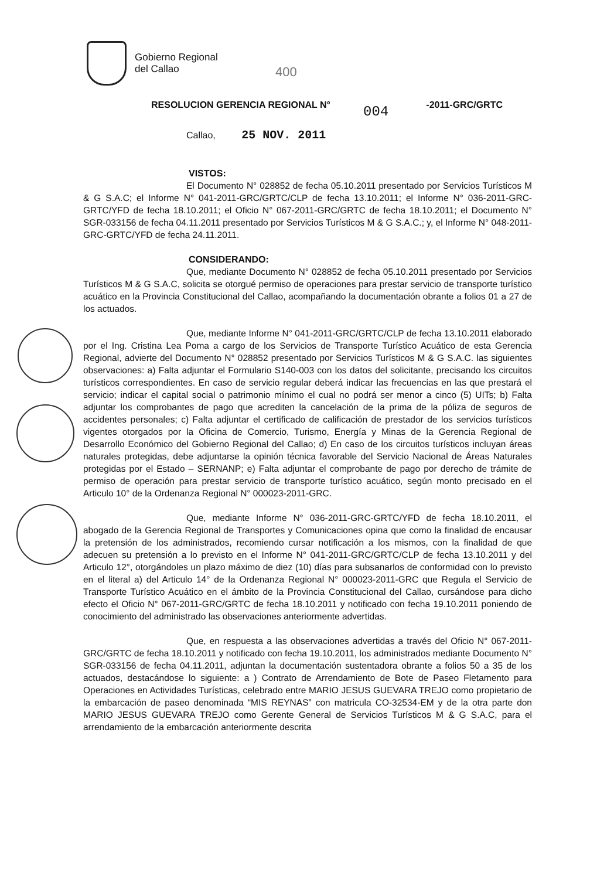Gobierno Regional
del Callao
400
RESOLUCION GERENCIA REGIONAL N° -2011-GRC/GRTC
004
Callao, 25 NOV. 2011
VISTOS:
El Documento N° 028852 de fecha 05.10.2011 presentado por Servicios Turísticos M & G S.A.C; el Informe N° 041-2011-GRC/GRTC/CLP de fecha 13.10.2011; el Informe N° 036-2011-GRC-GRTC/YFD de fecha 18.10.2011; el Oficio N° 067-2011-GRC/GRTC de fecha 18.10.2011; el Documento N° SGR-033156 de fecha 04.11.2011 presentado por Servicios Turísticos M & G S.A.C.; y, el Informe N° 048-2011-GRC-GRTC/YFD de fecha 24.11.2011.
CONSIDERANDO:
Que, mediante Documento N° 028852 de fecha 05.10.2011 presentado por Servicios Turísticos M & G S.A.C, solicita se otorgué permiso de operaciones para prestar servicio de transporte turístico acuático en la Provincia Constitucional del Callao, acompañando la documentación obrante a folios 01 a 27 de los actuados.
Que, mediante Informe N° 041-2011-GRC/GRTC/CLP de fecha 13.10.2011 elaborado por el Ing. Cristina Lea Poma a cargo de los Servicios de Transporte Turístico Acuático de esta Gerencia Regional, advierte del Documento N° 028852 presentado por Servicios Turísticos M & G S.A.C. las siguientes observaciones: a) Falta adjuntar el Formulario S140-003 con los datos del solicitante, precisando los circuitos turísticos correspondientes. En caso de servicio regular deberá indicar las frecuencias en las que prestará el servicio; indicar el capital social o patrimonio mínimo el cual no podrá ser menor a cinco (5) UITs; b) Falta adjuntar los comprobantes de pago que acrediten la cancelación de la prima de la póliza de seguros de accidentes personales; c) Falta adjuntar el certificado de calificación de prestador de los servicios turísticos vigentes otorgados por la Oficina de Comercio, Turismo, Energía y Minas de la Gerencia Regional de Desarrollo Económico del Gobierno Regional del Callao; d) En caso de los circuitos turísticos incluyan áreas naturales protegidas, debe adjuntarse la opinión técnica favorable del Servicio Nacional de Áreas Naturales protegidas por el Estado – SERNANP; e) Falta adjuntar el comprobante de pago por derecho de trámite de permiso de operación para prestar servicio de transporte turístico acuático, según monto precisado en el Articulo 10° de la Ordenanza Regional N° 000023-2011-GRC.
Que, mediante Informe N° 036-2011-GRC-GRTC/YFD de fecha 18.10.2011, el abogado de la Gerencia Regional de Transportes y Comunicaciones opina que como la finalidad de encausar la pretensión de los administrados, recomiendo cursar notificación a los mismos, con la finalidad de que adecuen su pretensión a lo previsto en el Informe N° 041-2011-GRC/GRTC/CLP de fecha 13.10.2011 y del Articulo 12°, otorgándoles un plazo máximo de diez (10) días para subsanarlos de conformidad con lo previsto en el literal a) del Articulo 14° de la Ordenanza Regional N° 000023-2011-GRC que Regula el Servicio de Transporte Turístico Acuático en el ámbito de la Provincia Constitucional del Callao, cursándose para dicho efecto el Oficio N° 067-2011-GRC/GRTC de fecha 18.10.2011 y notificado con fecha 19.10.2011 poniendo de conocimiento del administrado las observaciones anteriormente advertidas.
Que, en respuesta a las observaciones advertidas a través del Oficio N° 067-2011-GRC/GRTC de fecha 18.10.2011 y notificado con fecha 19.10.2011, los administrados mediante Documento N° SGR-033156 de fecha 04.11.2011, adjuntan la documentación sustentadora obrante a folios 50 a 35 de los actuados, destacándose lo siguiente: a ) Contrato de Arrendamiento de Bote de Paseo Fletamento para Operaciones en Actividades Turísticas, celebrado entre MARIO JESUS GUEVARA TREJO como propietario de la embarcación de paseo denominada “MIS REYNAS” con matricula CO-32534-EM y de la otra parte don MARIO JESUS GUEVARA TREJO como Gerente General de Servicios Turísticos M & G S.A.C, para el arrendamiento de la embarcación anteriormente descrita